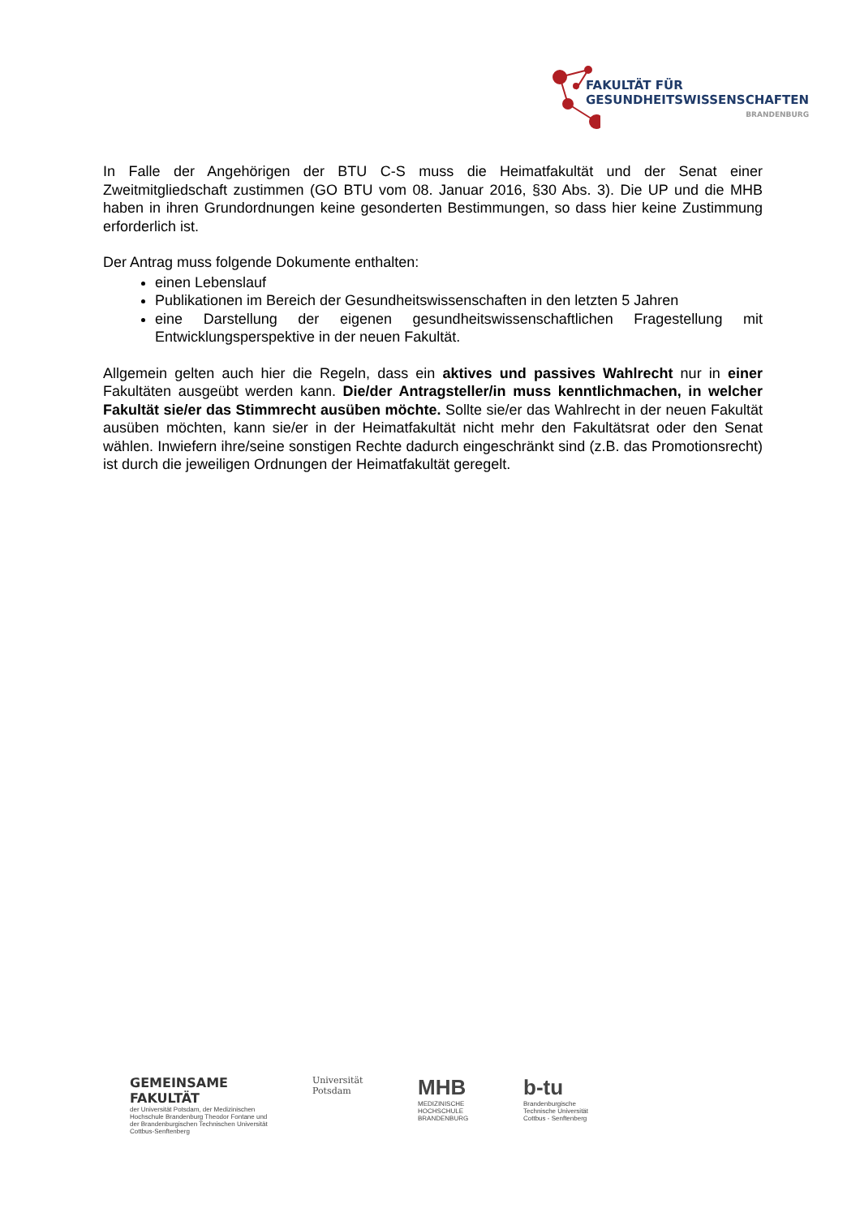FAKULTÄT FÜR
GESUNDHEITSWISSENSCHAFTEN
BRANDENBURG
In Falle der Angehörigen der BTU C-S muss die Heimatfakultät und der Senat einer Zweitmitgliedschaft zustimmen (GO BTU vom 08. Januar 2016, §30 Abs. 3). Die UP und die MHB haben in ihren Grundordnungen keine gesonderten Bestimmungen, so dass hier keine Zustimmung erforderlich ist.
Der Antrag muss folgende Dokumente enthalten:
einen Lebenslauf
Publikationen im Bereich der Gesundheitswissenschaften in den letzten 5 Jahren
eine Darstellung der eigenen gesundheitswissenschaftlichen Fragestellung mit Entwicklungsperspektive in der neuen Fakultät.
Allgemein gelten auch hier die Regeln, dass ein aktives und passives Wahlrecht nur in einer Fakultäten ausgeübt werden kann. Die/der Antragsteller/in muss kenntlichmachen, in welcher Fakultät sie/er das Stimmrecht ausüben möchte. Sollte sie/er das Wahlrecht in der neuen Fakultät ausüben möchten, kann sie/er in der Heimatfakultät nicht mehr den Fakultätsrat oder den Senat wählen. Inwiefern ihre/seine sonstigen Rechte dadurch eingeschränkt sind (z.B. das Promotionsrecht) ist durch die jeweiligen Ordnungen der Heimatfakultät geregelt.
GEMEINSAME FAKULTÄT
der Universität Potsdam, der Medizinischen Hochschule Brandenburg Theodor Fontane und der Brandenburgischen Technischen Universität Cottbus-Senftenberg
Universität
Potsdam
MHB
MEDIZINISCHE
HOCHSCHULE
BRANDENBURG
b-tu
Brandenburgische
Technische Universität
Cottbus - Senftenberg